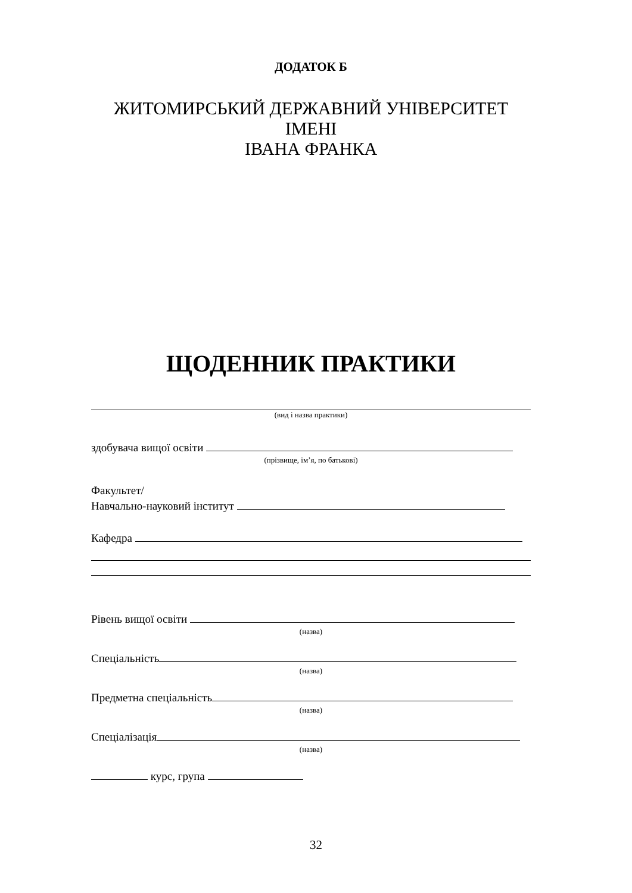ДОДАТОК Б
ЖИТОМИРСЬКИЙ ДЕРЖАВНИЙ УНІВЕРСИТЕТ ІМЕНІ
ІВАНА ФРАНКА
ЩОДЕННИК ПРАКТИКИ
(вид і назва практики)
здобувача вищої освіти
(прізвище, ім’я, по батькові)
Факультет/
Навчально-науковий інститут
Кафедра
Рівень вищої освіти
(назва)
Спеціальність
(назва)
Предметна спеціальність
(назва)
Спеціалізація
(назва)
курс, група
32